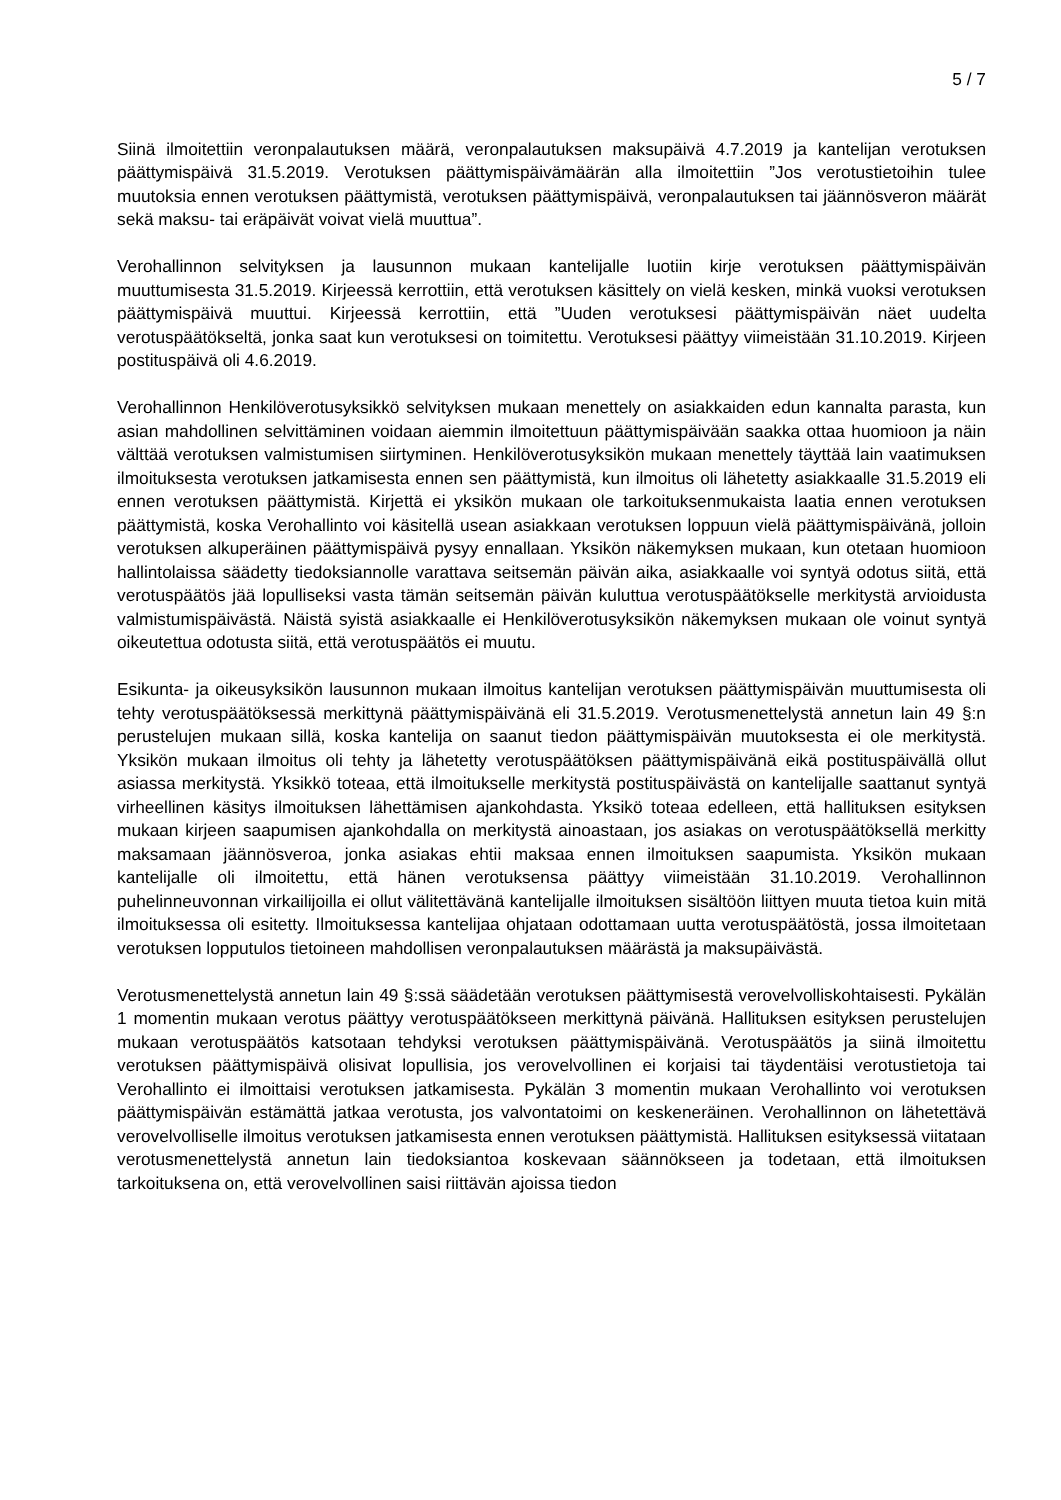5 / 7
Siinä ilmoitettiin veronpalautuksen määrä, veronpalautuksen maksupäivä 4.7.2019 ja kantelijan verotuksen päättymispäivä 31.5.2019. Verotuksen päättymispäivämäärän alla ilmoitettiin ”Jos verotustietoihin tulee muutoksia ennen verotuksen päättymistä, verotuksen päättymispäivä, veronpalautuksen tai jäännösveron määrät sekä maksu- tai eräpäivät voivat vielä muuttua”.
Verohallinnon selvityksen ja lausunnon mukaan kantelijalle luotiin kirje verotuksen päättymispäivän muuttumisesta 31.5.2019. Kirjeessä kerrottiin, että verotuksen käsittely on vielä kesken, minkä vuoksi verotuksen päättymispäivä muuttui. Kirjeessä kerrottiin, että ”Uuden verotuksesi päättymispäivän näet uudelta verotuspäätökseltä, jonka saat kun verotuksesi on toimitettu. Verotuksesi päättyy viimeistään 31.10.2019. Kirjeen postituspäivä oli 4.6.2019.
Verohallinnon Henkilöverotusyksikkö selvityksen mukaan menettely on asiakkaiden edun kannalta parasta, kun asian mahdollinen selvittäminen voidaan aiemmin ilmoitettuun päättymispäivään saakka ottaa huomioon ja näin välttää verotuksen valmistumisen siirtyminen. Henkilöverotusyksikön mukaan menettely täyttää lain vaatimuksen ilmoituksesta verotuksen jatkamisesta ennen sen päättymistä, kun ilmoitus oli lähetetty asiakkaalle 31.5.2019 eli ennen verotuksen päättymistä. Kirjettä ei yksikön mukaan ole tarkoituksenmukaista laatia ennen verotuksen päättymistä, koska Verohallinto voi käsitellä usean asiakkaan verotuksen loppuun vielä päättymispäivänä, jolloin verotuksen alkuperäinen päättymispäivä pysyy ennallaan. Yksikön näkemyksen mukaan, kun otetaan huomioon hallintolaissa säädetty tiedoksiannolle varattava seitsemän päivän aika, asiakkaalle voi syntyä odotus siitä, että verotuspäätös jää lopulliseksi vasta tämän seitsemän päivän kuluttua verotuspäätökselle merkitystä arvioidusta valmistumispäivästä. Näistä syistä asiakkaalle ei Henkilöverotusyksikön näkemyksen mukaan ole voinut syntyä oikeutettua odotusta siitä, että verotuspäätös ei muutu.
Esikunta- ja oikeusyksikön lausunnon mukaan ilmoitus kantelijan verotuksen päättymispäivän muuttumisesta oli tehty verotuspäätöksessä merkittynä päättymispäivänä eli 31.5.2019. Verotusmenettelystä annetun lain 49 §:n perustelujen mukaan sillä, koska kantelija on saanut tiedon päättymispäivän muutoksesta ei ole merkitystä. Yksikön mukaan ilmoitus oli tehty ja lähetetty verotuspäätöksen päättymispäivänä eikä postituspäivällä ollut asiassa merkitystä. Yksikkö toteaa, että ilmoitukselle merkitystä postituspäivästä on kantelijalle saattanut syntyä virheellinen käsitys ilmoituksen lähettämisen ajankohdasta. Yksikö toteaa edelleen, että hallituksen esityksen mukaan kirjeen saapumisen ajankohdalla on merkitystä ainoastaan, jos asiakas on verotuspäätöksellä merkitty maksamaan jäännösveroa, jonka asiakas ehtii maksaa ennen ilmoituksen saapumista. Yksikön mukaan kantelijalle oli ilmoitettu, että hänen verotuksensa päättyy viimeistään 31.10.2019. Verohallinnon puhelinneuvonnan virkailijoilla ei ollut välitettävänä kantelijalle ilmoituksen sisältöön liittyen muuta tietoa kuin mitä ilmoituksessa oli esitetty. Ilmoituksessa kantelijaa ohjataan odottamaan uutta verotuspäätöstä, jossa ilmoitetaan verotuksen lopputulos tietoineen mahdollisen veronpalautuksen määrästä ja maksupäivästä.
Verotusmenettelystä annetun lain 49 §:ssä säädetään verotuksen päättymisestä verovelvolliskohtaisesti. Pykälän 1 momentin mukaan verotus päättyy verotuspäätökseen merkittynä päivänä. Hallituksen esityksen perustelujen mukaan verotuspäätös katsotaan tehdyksi verotuksen päättymispäivänä. Verotuspäätös ja siinä ilmoitettu verotuksen päättymispäivä olisivat lopullisia, jos verovelvollinen ei korjaisi tai täydentäisi verotustietoja tai Verohallinto ei ilmoittaisi verotuksen jatkamisesta. Pykälän 3 momentin mukaan Verohallinto voi verotuksen päättymispäivän estämättä jatkaa verotusta, jos valvontatoimi on keskeneräinen. Verohallinnon on lähetettävä verovelvolliselle ilmoitus verotuksen jatkamisesta ennen verotuksen päättymistä. Hallituksen esityksessä viitataan verotusmenettelystä annetun lain tiedoksiantoa koskevaan säännökseen ja todetaan, että ilmoituksen tarkoituksena on, että verovelvollinen saisi riittävän ajoissa tiedon